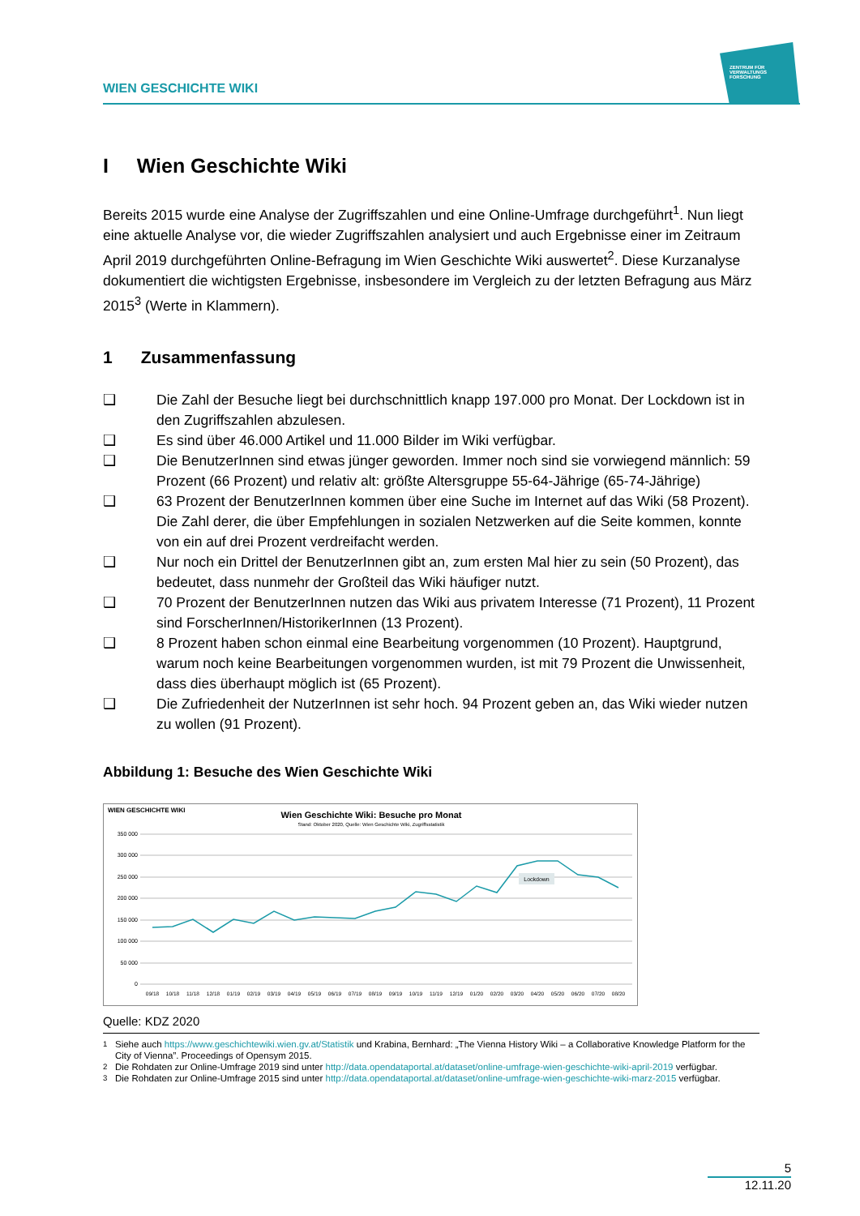WIEN GESCHICHTE WIKI
ZENTRUM FÜR
VERWALTUNGS
FORSCHUNG
I Wien Geschichte Wiki
Bereits 2015 wurde eine Analyse der Zugriffszahlen und eine Online-Umfrage durchgeführt<sup>1</sup>. Nun liegt eine aktuelle Analyse vor, die wieder Zugriffszahlen analysiert und auch Ergebnisse einer im Zeitraum April 2019 durchgeführten Online-Befragung im Wien Geschichte Wiki auswertet<sup>2</sup>. Diese Kurzanalyse dokumentiert die wichtigsten Ergebnisse, insbesondere im Vergleich zu der letzten Befragung aus März 2015<sup>3</sup> (Werte in Klammern).
1 Zusammenfassung
❑ Die Zahl der Besuche liegt bei durchschnittlich knapp 197.000 pro Monat. Der Lockdown ist in den Zugriffszahlen abzulesen.
❑ Es sind über 46.000 Artikel und 11.000 Bilder im Wiki verfügbar.
❑ Die BenutzerInnen sind etwas jünger geworden. Immer noch sind sie vorwiegend männlich: 59 Prozent (66 Prozent) und relativ alt: größte Altersgruppe 55-64-Jährige (65-74-Jährige)
❑ 63 Prozent der BenutzerInnen kommen über eine Suche im Internet auf das Wiki (58 Prozent). Die Zahl derer, die über Empfehlungen in sozialen Netzwerken auf die Seite kommen, konnte von ein auf drei Prozent verdreifacht werden.
❑ Nur noch ein Drittel der BenutzerInnen gibt an, zum ersten Mal hier zu sein (50 Prozent), das bedeutet, dass nunmehr der Großteil das Wiki häufiger nutzt.
❑ 70 Prozent der BenutzerInnen nutzen das Wiki aus privatem Interesse (71 Prozent), 11 Prozent sind ForscherInnen/HistorikerInnen (13 Prozent).
❑ 8 Prozent haben schon einmal eine Bearbeitung vorgenommen (10 Prozent). Hauptgrund, warum noch keine Bearbeitungen vorgenommen wurden, ist mit 79 Prozent die Unwissenheit, dass dies überhaupt möglich ist (65 Prozent).
❑ Die Zufriedenheit der NutzerInnen ist sehr hoch. 94 Prozent geben an, das Wiki wieder nutzen zu wollen (91 Prozent).
Abbildung 1: Besuche des Wien Geschichte Wiki
WIEN GESCHICHTE WIKI
Wien Geschichte Wiki: Besuche pro Monat
Stand: Oktober 2020, Quelle: Wien Geschichte Wiki, Zugriffsstatistik
350 000
300 000
250 000
200 000
150 000
100 000
50 000
0
Lockdown
09/18
10/18
11/18
12/18
01/19
02/19
03/19
04/19
05/19
06/19
07/19
08/19
09/19
10/19
11/19
12/19
01/20
02/20
03/20
04/20
05/20
06/20
07/20
08/20
Quelle: KDZ 2020
<sup>1</sup> Siehe auch https://www.geschichtewiki.wien.gv.at/Statistik und Krabina, Bernhard: „The Vienna History Wiki – a Collaborative Knowledge Platform for the City of Vienna”. Proceedings of Opensym 2015.
<sup>2</sup> Die Rohdaten zur Online-Umfrage 2019 sind unter http://data.opendataportal.at/dataset/online-umfrage-wien-geschichte-wiki-april-2019 verfügbar.
<sup>3</sup> Die Rohdaten zur Online-Umfrage 2015 sind unter http://data.opendataportal.at/dataset/online-umfrage-wien-geschichte-wiki-marz-2015 verfügbar.
5
12.11.20